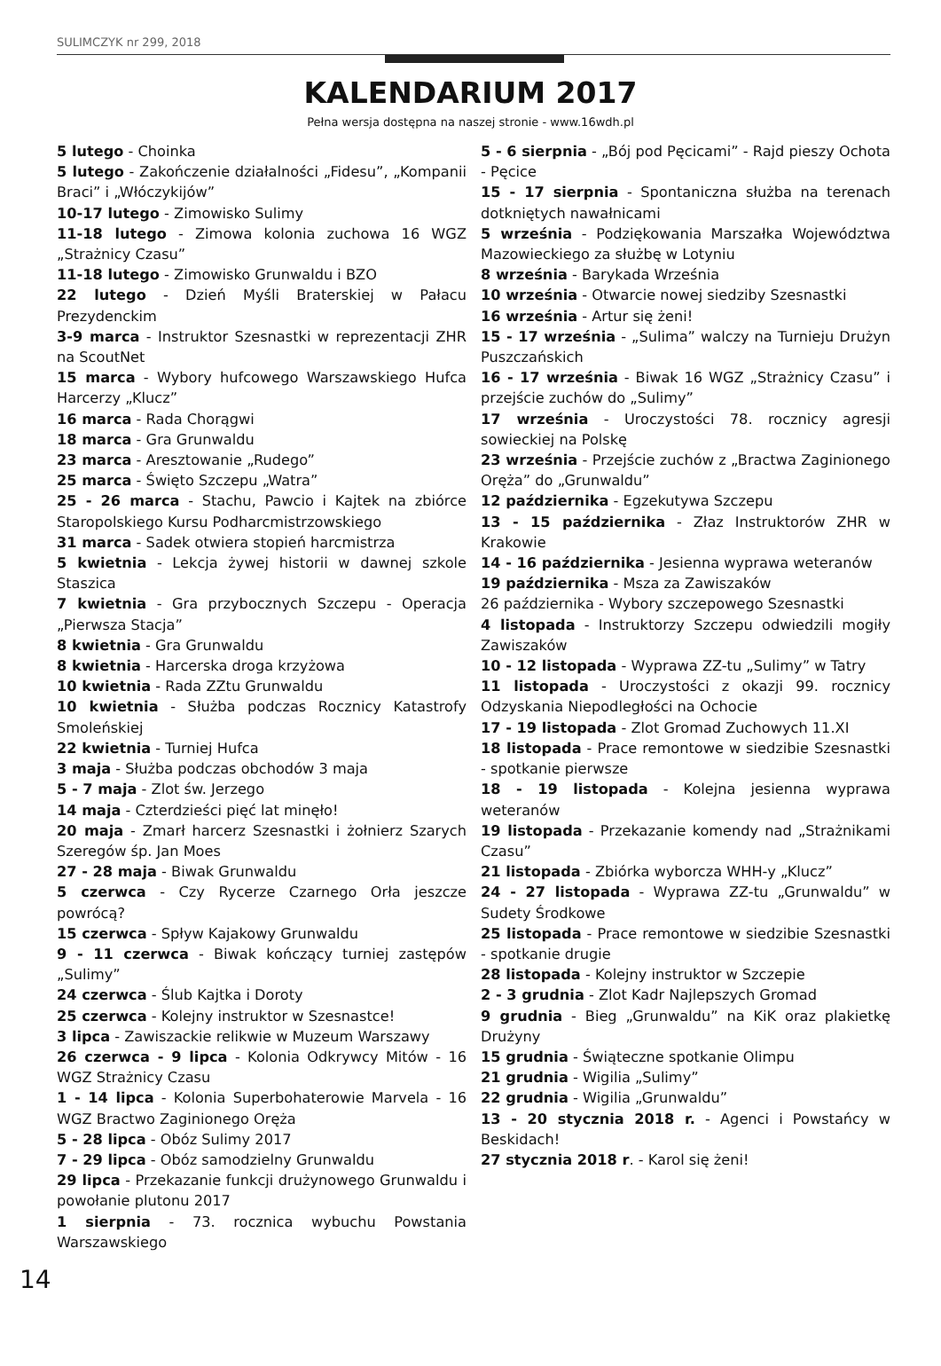SULIMCZYK nr 299, 2018
KALENDARIUM 2017
Pełna wersja dostępna na naszej stronie - www.16wdh.pl
5 lutego - Choinka
5 lutego - Zakończenie działalności „Fidesu”, „Kompanii Braci” i „Włóczykijów”
10-17 lutego - Zimowisko Sulimy
11-18 lutego - Zimowa kolonia zuchowa 16 WGZ „Strażnicy Czasu”
11-18 lutego - Zimowisko Grunwaldu i BZO
22 lutego - Dzień Myśli Braterskiej w Pałacu Prezydenckim
3-9 marca - Instruktor Szesnastki w reprezentacji ZHR na ScoutNet
15 marca - Wybory hufcowego Warszawskiego Hufca Harcerzy „Klucz”
16 marca - Rada Chorągwi
18 marca - Gra Grunwaldu
23 marca - Aresztowanie „Rudego”
25 marca - Święto Szczepu „Watra”
25 - 26 marca - Stachu, Pawcio i Kajtek na zbiórce Staropolskiego Kursu Podharcmistrzowskiego
31 marca - Sadek otwiera stopień harcmistrza
5 kwietnia - Lekcja żywej historii w dawnej szkole Staszica
7 kwietnia - Gra przybocznych Szczepu - Operacja „Pierwsza Stacja”
8 kwietnia - Gra Grunwaldu
8 kwietnia - Harcerska droga krzyżowa
10 kwietnia - Rada ZZtu Grunwaldu
10 kwietnia - Służba podczas Rocznicy Katastrofy Smoleńskiej
22 kwietnia - Turniej Hufca
3 maja - Służba podczas obchodów 3 maja
5 - 7 maja - Zlot św. Jerzego
14 maja - Czterdzieści pięć lat minęło!
20 maja - Zmarł harcerz Szesnastki i żołnierz Szarych Szeregów śp. Jan Moes
27 - 28 maja - Biwak Grunwaldu
5 czerwca - Czy Rycerze Czarnego Orła jeszcze powrócą?
15 czerwca - Spływ Kajakowy Grunwaldu
9 - 11 czerwca - Biwak kończący turniej zastępów „Sulimy”
24 czerwca - Ślub Kajtka i Doroty
25 czerwca - Kolejny instruktor w Szesnastce!
3 lipca - Zawiszackie relikwie w Muzeum Warszawy
26 czerwca - 9 lipca - Kolonia Odkrywcy Mitów - 16 WGZ Strażnicy Czasu
1 - 14 lipca - Kolonia Superbohaterowie Marvela - 16 WGZ Bractwo Zaginionego Oręża
5 - 28 lipca - Obóz Sulimy 2017
7 - 29 lipca - Obóz samodzielny Grunwaldu
29 lipca - Przekazanie funkcji drużynowego Grunwaldu i powołanie plutonu 2017
1 sierpnia - 73. rocznica wybuchu Powstania Warszawskiego
5 - 6 sierpnia - „Bój pod Pęcicami” - Rajd pieszy Ochota - Pęcice
15 - 17 sierpnia - Spontaniczna służba na terenach dotkniętych nawałnicami
5 września - Podziękowania Marszałka Województwa Mazowieckiego za służbę w Lotyniu
8 września - Barykada Września
10 września - Otwarcie nowej siedziby Szesnastki
16 września - Artur się żeni!
15 - 17 września - „Sulima” walczy na Turnieju Drużyn Puszczańskich
16 - 17 września - Biwak 16 WGZ „Strażnicy Czasu” i przejście zuchów do „Sulimy”
17 września - Uroczystości 78. rocznicy agresji sowieckiej na Polskę
23 września - Przejście zuchów z „Bractwa Zaginionego Oręża” do „Grunwaldu”
12 października - Egzekutywa Szczepu
13 - 15 października - Złaz Instruktorów ZHR w Krakowie
14 - 16 października - Jesienna wyprawa weteranów
19 października - Msza za Zawiszaków
26 października - Wybory szczepowego Szesnastki
4 listopada - Instruktorzy Szczepu odwiedzili mogiły Zawiszaków
10 - 12 listopada - Wyprawa ZZ-tu „Sulimy” w Tatry
11 listopada - Uroczystości z okazji 99. rocznicy Odzyskania Niepodległości na Ochocie
17 - 19 listopada - Zlot Gromad Zuchowych 11.XI
18 listopada - Prace remontowe w siedzibie Szesnastki - spotkanie pierwsze
18 - 19 listopada - Kolejna jesienna wyprawa weteranów
19 listopada - Przekazanie komendy nad „Strażnikami Czasu”
21 listopada - Zbiórka wyborcza WHH-y „Klucz”
24 - 27 listopada - Wyprawa ZZ-tu „Grunwaldu” w Sudety Środkowe
25 listopada - Prace remontowe w siedzibie Szesnastki - spotkanie drugie
28 listopada - Kolejny instruktor w Szczepie
2 - 3 grudnia - Zlot Kadr Najlepszych Gromad
9 grudnia - Bieg „Grunwaldu” na KiK oraz plakietkę Drużyny
15 grudnia - Świąteczne spotkanie Olimpu
21 grudnia - Wigilia „Sulimy”
22 grudnia - Wigilia „Grunwaldu”
13 - 20 stycznia 2018 r. - Agenci i Powstańcy w Beskidach!
27 stycznia 2018 r. - Karol się żeni!
14